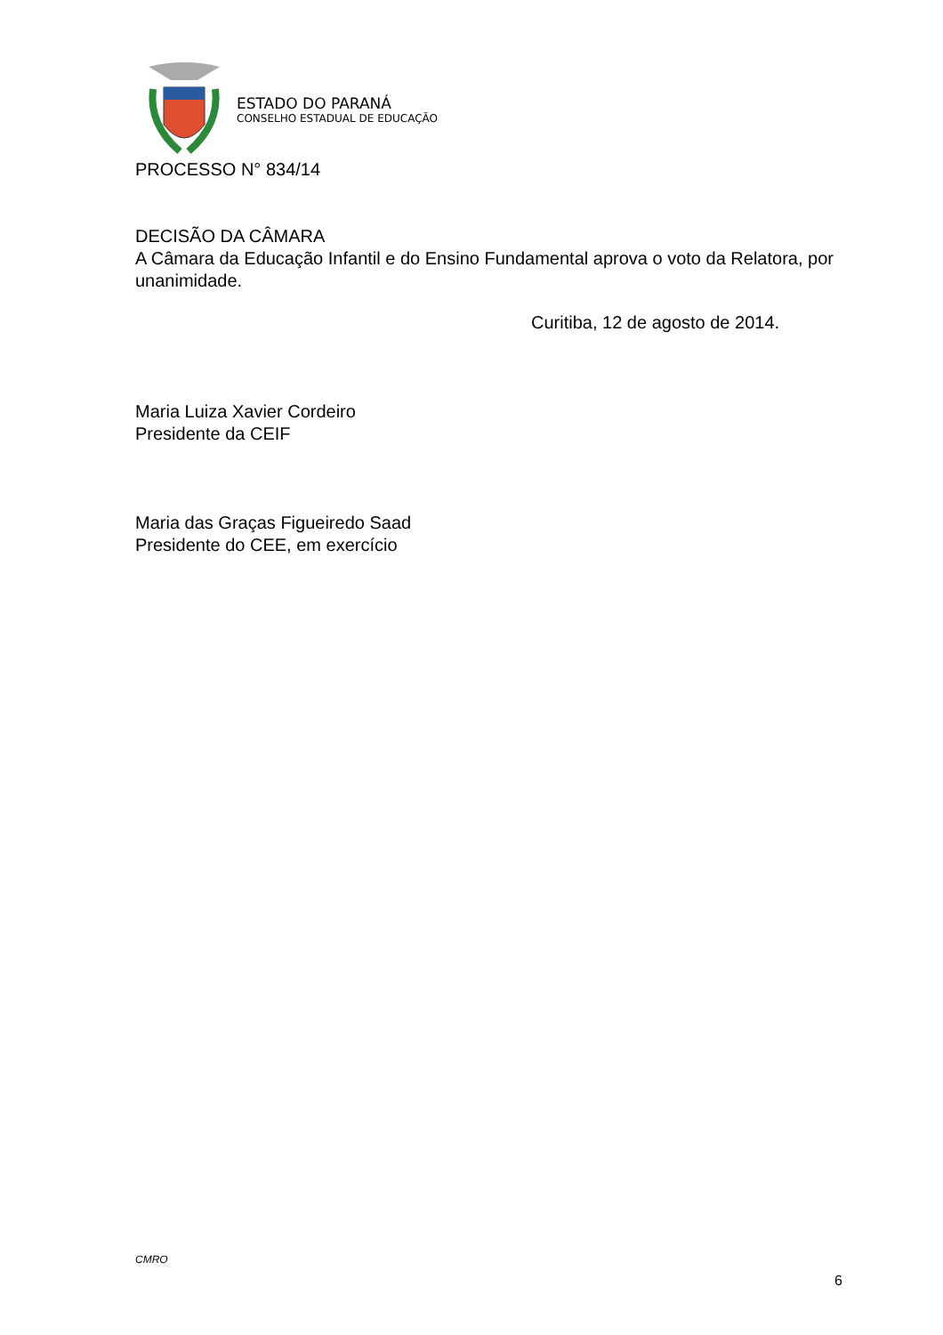ESTADO DO PARANÁ
CONSELHO ESTADUAL DE EDUCAÇÃO
PROCESSO N° 834/14
DECISÃO DA CÂMARA
A Câmara da Educação Infantil e do Ensino Fundamental aprova o voto da Relatora, por unanimidade.
Curitiba, 12 de agosto de 2014.
Maria Luiza Xavier Cordeiro
Presidente da CEIF
Maria das Graças Figueiredo Saad
Presidente do CEE, em exercício
CMRO
6